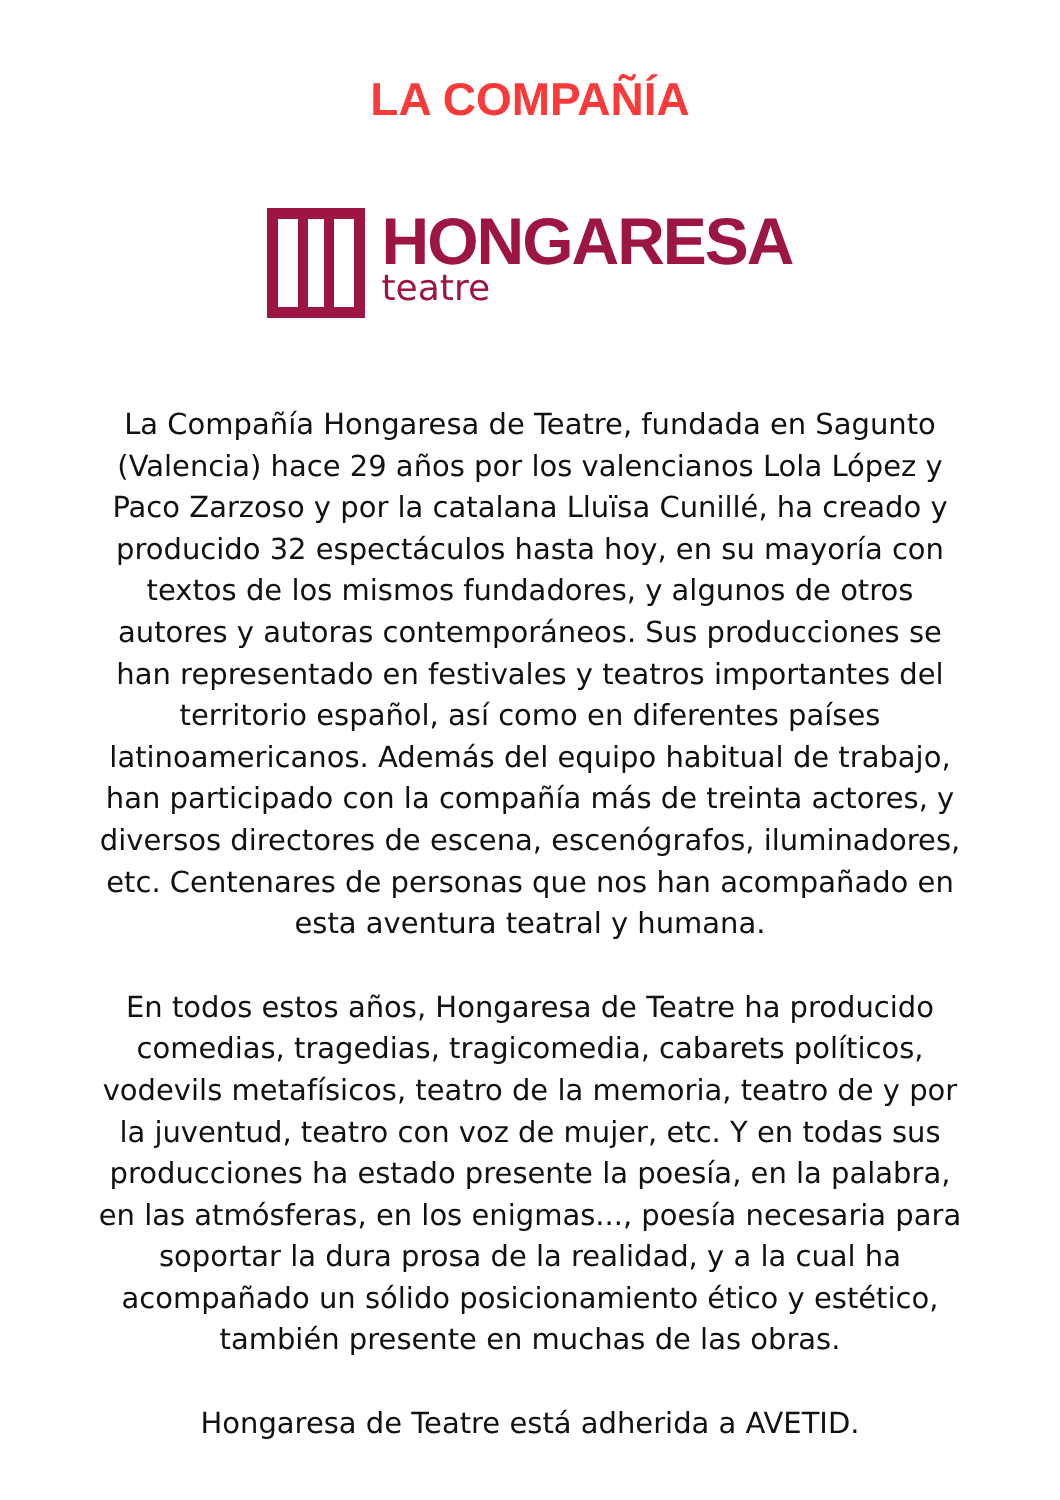LA COMPAÑÍA
HONGARESA
teatre
La Compañía Hongaresa de Teatre, fundada en Sagunto (Valencia) hace 29 años por los valencianos Lola López y Paco Zarzoso y por la catalana Lluïsa Cunillé, ha creado y producido 32 espectáculos hasta hoy, en su mayoría con textos de los mismos fundadores, y algunos de otros autores y autoras contemporáneos. Sus producciones se han representado en festivales y teatros importantes del territorio español, así como en diferentes países latinoamericanos. Además del equipo habitual de trabajo, han participado con la compañía más de treinta actores, y diversos directores de escena, escenógrafos, iluminadores, etc. Centenares de personas que nos han acompañado en esta aventura teatral y humana.
En todos estos años, Hongaresa de Teatre ha producido comedias, tragedias, tragicomedia, cabarets políticos, vodevils metafísicos, teatro de la memoria, teatro de y por la juventud, teatro con voz de mujer, etc. Y en todas sus producciones ha estado presente la poesía, en la palabra, en las atmósferas, en los enigmas..., poesía necesaria para soportar la dura prosa de la realidad, y a la cual ha acompañado un sólido posicionamiento ético y estético, también presente en muchas de las obras.
Hongaresa de Teatre está adherida a AVETID.